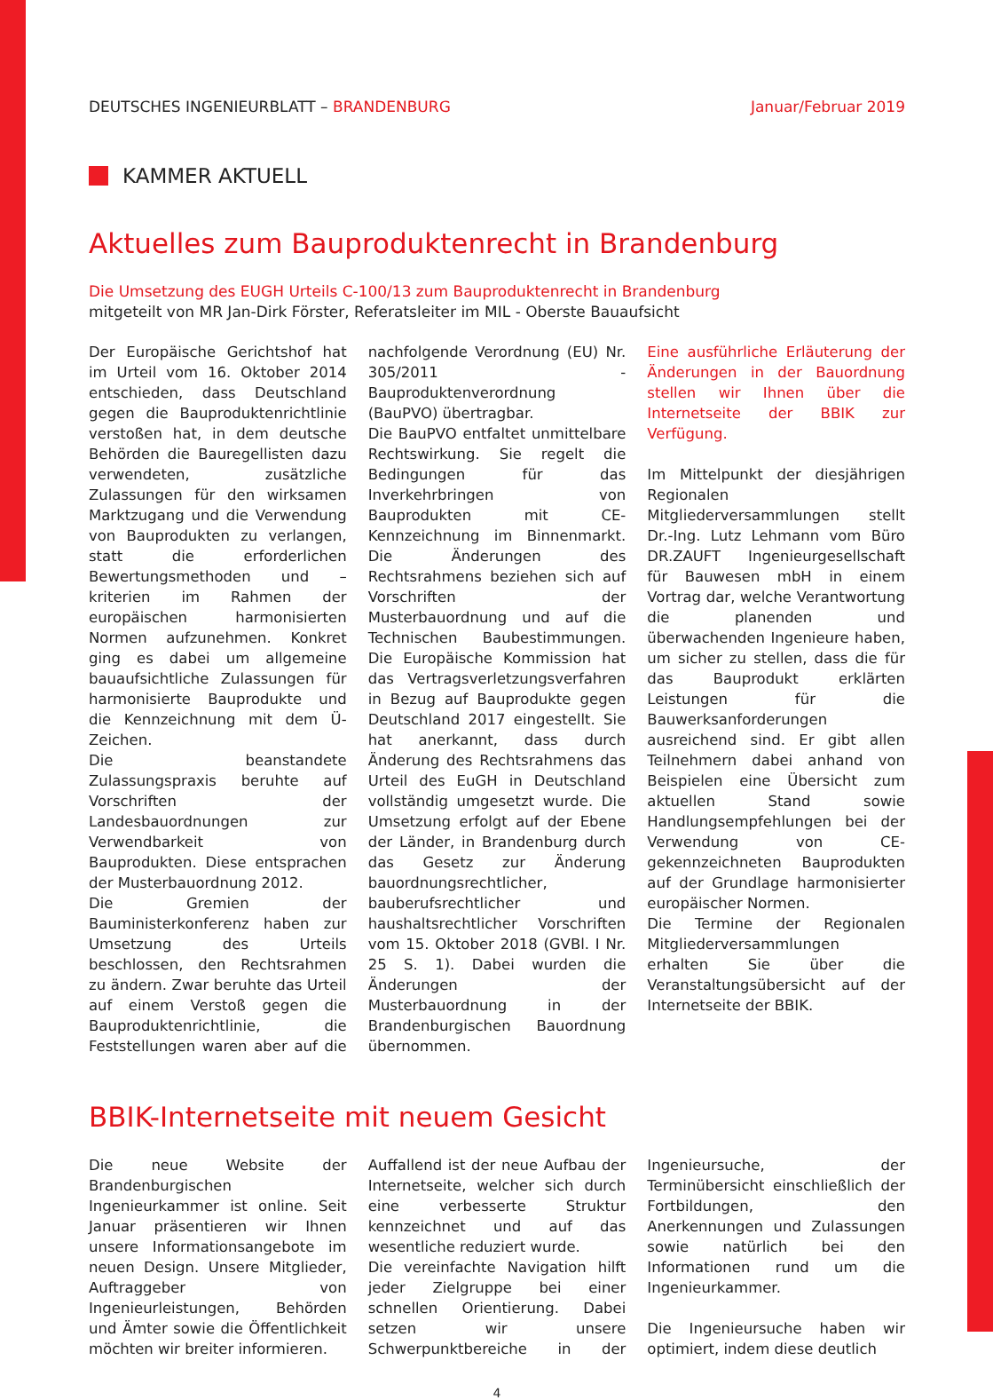DEUTSCHES INGENIEURBLATT – BRANDENBURG
Januar/Februar 2019
KAMMER AKTUELL
Aktuelles zum Bauproduktenrecht in Brandenburg
Die Umsetzung des EUGH Urteils C-100/13 zum Bauproduktenrecht in Brandenburg
mitgeteilt von MR Jan-Dirk Förster, Referatsleiter im MIL - Oberste Bauaufsicht
Der Europäische Gerichtshof hat im Urteil vom 16. Oktober 2014 entschieden, dass Deutschland gegen die Bauproduktenrichtlinie verstoßen hat, in dem deutsche Behörden die Bauregellisten dazu verwendeten, zusätzliche Zulassungen für den wirksamen Marktzugang und die Verwendung von Bauprodukten zu verlangen, statt die erforderlichen Bewertungsmethoden und – kriterien im Rahmen der europäischen harmonisierten Normen aufzunehmen. Konkret ging es dabei um allgemeine bauaufsichtliche Zulassungen für harmonisierte Bauprodukte und die Kennzeichnung mit dem Ü-Zeichen.
Die beanstandete Zulassungspraxis beruhte auf Vorschriften der Landesbauordnungen zur Verwendbarkeit von Bauprodukten. Diese entsprachen der Musterbauordnung 2012.
Die Gremien der Bauministerkonferenz haben zur Umsetzung des Urteils beschlossen, den Rechtsrahmen zu ändern. Zwar beruhte das Urteil auf einem Verstoß gegen die Bauproduktenrichtlinie, die Feststellungen waren aber auf die nachfolgende Verordnung (EU) Nr. 305/2011 - Bauproduktenverordnung (BauPVO) übertragbar.
Die BauPVO entfaltet unmittelbare Rechtswirkung. Sie regelt die Bedingungen für das Inverkehrbringen von Bauprodukten mit CE-Kennzeichnung im Binnenmarkt. Die Änderungen des Rechtsrahmens beziehen sich auf Vorschriften der Musterbauordnung und auf die Technischen Baubestimmungen. Die Europäische Kommission hat das Vertragsverletzungsverfahren in Bezug auf Bauprodukte gegen Deutschland 2017 eingestellt. Sie hat anerkannt, dass durch Änderung des Rechtsrahmens das Urteil des EuGH in Deutschland vollständig umgesetzt wurde. Die Umsetzung erfolgt auf der Ebene der Länder, in Brandenburg durch das Gesetz zur Änderung bauordnungsrechtlicher, bauberufsrechtlicher und haushaltsrechtlicher Vorschriften vom 15. Oktober 2018 (GVBl. I Nr. 25 S. 1). Dabei wurden die Änderungen der Musterbauordnung in der Brandenburgischen Bauordnung übernommen.
Eine ausführliche Erläuterung der Änderungen in der Bauordnung stellen wir Ihnen über die Internetseite der BBIK zur Verfügung.
Im Mittelpunkt der diesjährigen Regionalen Mitgliederversammlungen stellt Dr.-Ing. Lutz Lehmann vom Büro DR.ZAUFT Ingenieurgesellschaft für Bauwesen mbH in einem Vortrag dar, welche Verantwortung die planenden und überwachenden Ingenieure haben, um sicher zu stellen, dass die für das Bauprodukt erklärten Leistungen für die Bauwerksanforderungen ausreichend sind. Er gibt allen Teilnehmern dabei anhand von Beispielen eine Übersicht zum aktuellen Stand sowie Handlungsempfehlungen bei der Verwendung von CE-gekennzeichneten Bauprodukten auf der Grundlage harmonisierter europäischer Normen.
Die Termine der Regionalen Mitgliederversammlungen erhalten Sie über die Veranstaltungsübersicht auf der Internetseite der BBIK.
BBIK-Internetseite mit neuem Gesicht
Die neue Website der Brandenburgischen Ingenieurkammer ist online. Seit Januar präsentieren wir Ihnen unsere Informationsangebote im neuen Design. Unsere Mitglieder, Auftraggeber von Ingenieurleistungen, Behörden und Ämter sowie die Öffentlichkeit möchten wir breiter informieren.
Auffallend ist der neue Aufbau der Internetseite, welcher sich durch eine verbesserte Struktur kennzeichnet und auf das wesentliche reduziert wurde.
Die vereinfachte Navigation hilft jeder Zielgruppe bei einer schnellen Orientierung. Dabei setzen wir unsere Schwerpunktbereiche in der Ingenieursuche, der Terminübersicht einschließlich der Fortbildungen, den Anerkennungen und Zulassungen sowie natürlich bei den Informationen rund um die Ingenieurkammer.
Die Ingenieursuche haben wir optimiert, indem diese deutlich
4